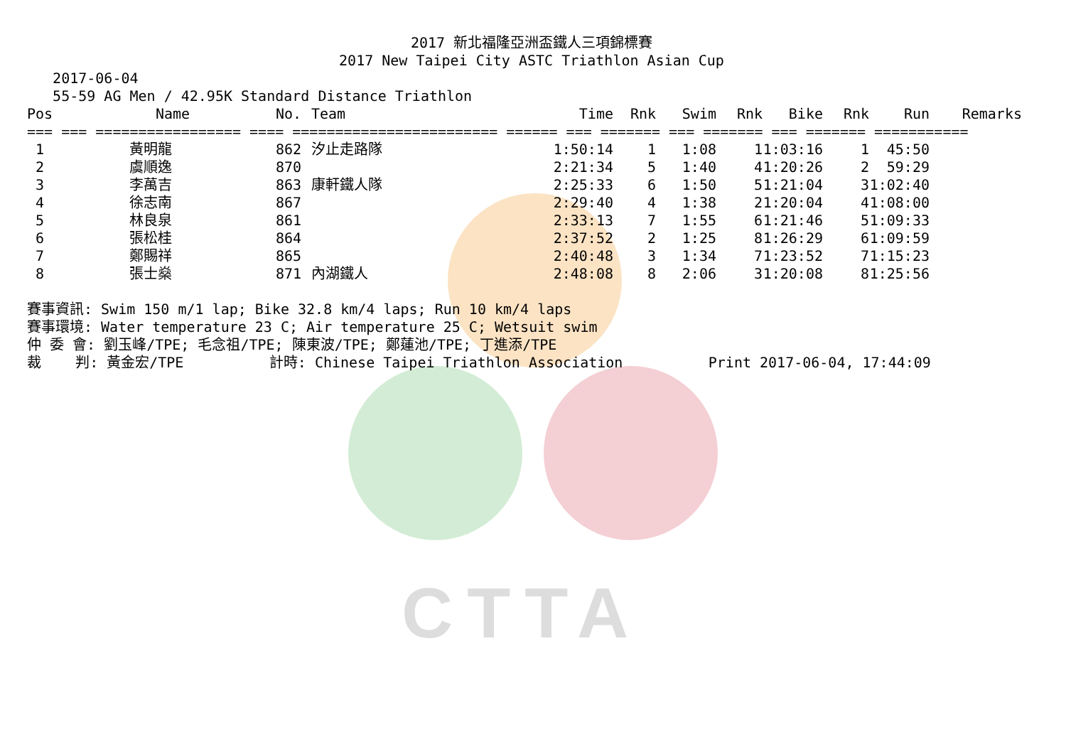CTTA
2017 新北福隆亞洲盃鐵人三項錦標賽
2017 New Taipei City ASTC Triathlon Asian Cup
   2017-06-04
   55-59 AG Men / 42.95K Standard Distance Triathlon
| Pos | Name | No. | Team | Time | Rnk | Swim | Rnk | Bike | Rnk | Run | Remarks |
| --- | --- | --- | --- | --- | --- | --- | --- | --- | --- | --- | --- |
| === === ================= ==== ======================== ====== === ======= === ======= === ======= =========== | | | | | | | | | | | |
| 1 | 黃明龍 | 862 | 汐止走路隊 | 1:50:14 | 1 | 1:08 | 1 | 1:03:16 | 1 | 45:50 | |
| 2 | 虞順逸 | 870 | | 2:21:34 | 5 | 1:40 | 4 | 1:20:26 | 2 | 59:29 | |
| 3 | 李萬吉 | 863 | 康軒鐵人隊 | 2:25:33 | 6 | 1:50 | 5 | 1:21:04 | 3 | 1:02:40 | |
| 4 | 徐志南 | 867 | | 2:29:40 | 4 | 1:38 | 2 | 1:20:04 | 4 | 1:08:00 | |
| 5 | 林良泉 | 861 | | 2:33:13 | 7 | 1:55 | 6 | 1:21:46 | 5 | 1:09:33 | |
| 6 | 張松桂 | 864 | | 2:37:52 | 2 | 1:25 | 8 | 1:26:29 | 6 | 1:09:59 | |
| 7 | 鄭賜祥 | 865 | | 2:40:48 | 3 | 1:34 | 7 | 1:23:52 | 7 | 1:15:23 | |
| 8 | 張士燊 | 871 | 內湖鐵人 | 2:48:08 | 8 | 2:06 | 3 | 1:20:08 | 8 | 1:25:56 | |
賽事資訊: Swim 150 m/1 lap; Bike 32.8 km/4 laps; Run 10 km/4 laps
賽事環境: Water temperature 23 C; Air temperature 25 C; Wetsuit swim
仲 委 會: 劉玉峰/TPE; 毛念祖/TPE; 陳東波/TPE; 鄭蓮池/TPE; 丁進添/TPE
裁    判: 黃金宏/TPE          計時: Chinese Taipei Triathlon Association          Print 2017-06-04, 17:44:09